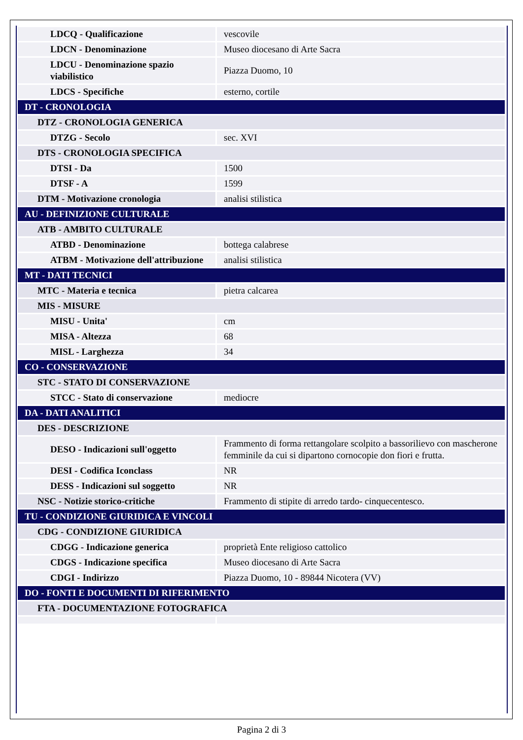| LDCQ - Qualificazione | vescovile |
| LDCN - Denominazione | Museo diocesano di Arte Sacra |
| LDCU - Denominazione spazio viabilistico | Piazza Duomo, 10 |
| LDCS - Specifiche | esterno, cortile |
| DT - CRONOLOGIA | |
| DTZ - CRONOLOGIA GENERICA | |
| DTZG - Secolo | sec. XVI |
| DTS - CRONOLOGIA SPECIFICA | |
| DTSI - Da | 1500 |
| DTSF - A | 1599 |
| DTM - Motivazione cronologia | analisi stilistica |
| AU - DEFINIZIONE CULTURALE | |
| ATB - AMBITO CULTURALE | |
| ATBD - Denominazione | bottega calabrese |
| ATBM - Motivazione dell'attribuzione | analisi stilistica |
| MT - DATI TECNICI | |
| MTC - Materia e tecnica | pietra calcarea |
| MIS - MISURE | |
| MISU - Unita' | cm |
| MISA - Altezza | 68 |
| MISL - Larghezza | 34 |
| CO - CONSERVAZIONE | |
| STC - STATO DI CONSERVAZIONE | |
| STCC - Stato di conservazione | mediocre |
| DA - DATI ANALITICI | |
| DES - DESCRIZIONE | |
| DESO - Indicazioni sull'oggetto | Frammento di forma rettangolare scolpito a bassorilievo con mascherone femminile da cui si dipartono cornocopie don fiori e frutta. |
| DESI - Codifica Iconclass | NR |
| DESS - Indicazioni sul soggetto | NR |
| NSC - Notizie storico-critiche | Frammento di stipite di arredo tardo- cinquecentesco. |
| TU - CONDIZIONE GIURIDICA E VINCOLI | |
| CDG - CONDIZIONE GIURIDICA | |
| CDGG - Indicazione generica | proprietà Ente religioso cattolico |
| CDGS - Indicazione specifica | Museo diocesano di Arte Sacra |
| CDGI - Indirizzo | Piazza Duomo, 10 - 89844 Nicotera (VV) |
| DO - FONTI E DOCUMENTI DI RIFERIMENTO | |
| FTA - DOCUMENTAZIONE FOTOGRAFICA | |
Pagina 2 di 3